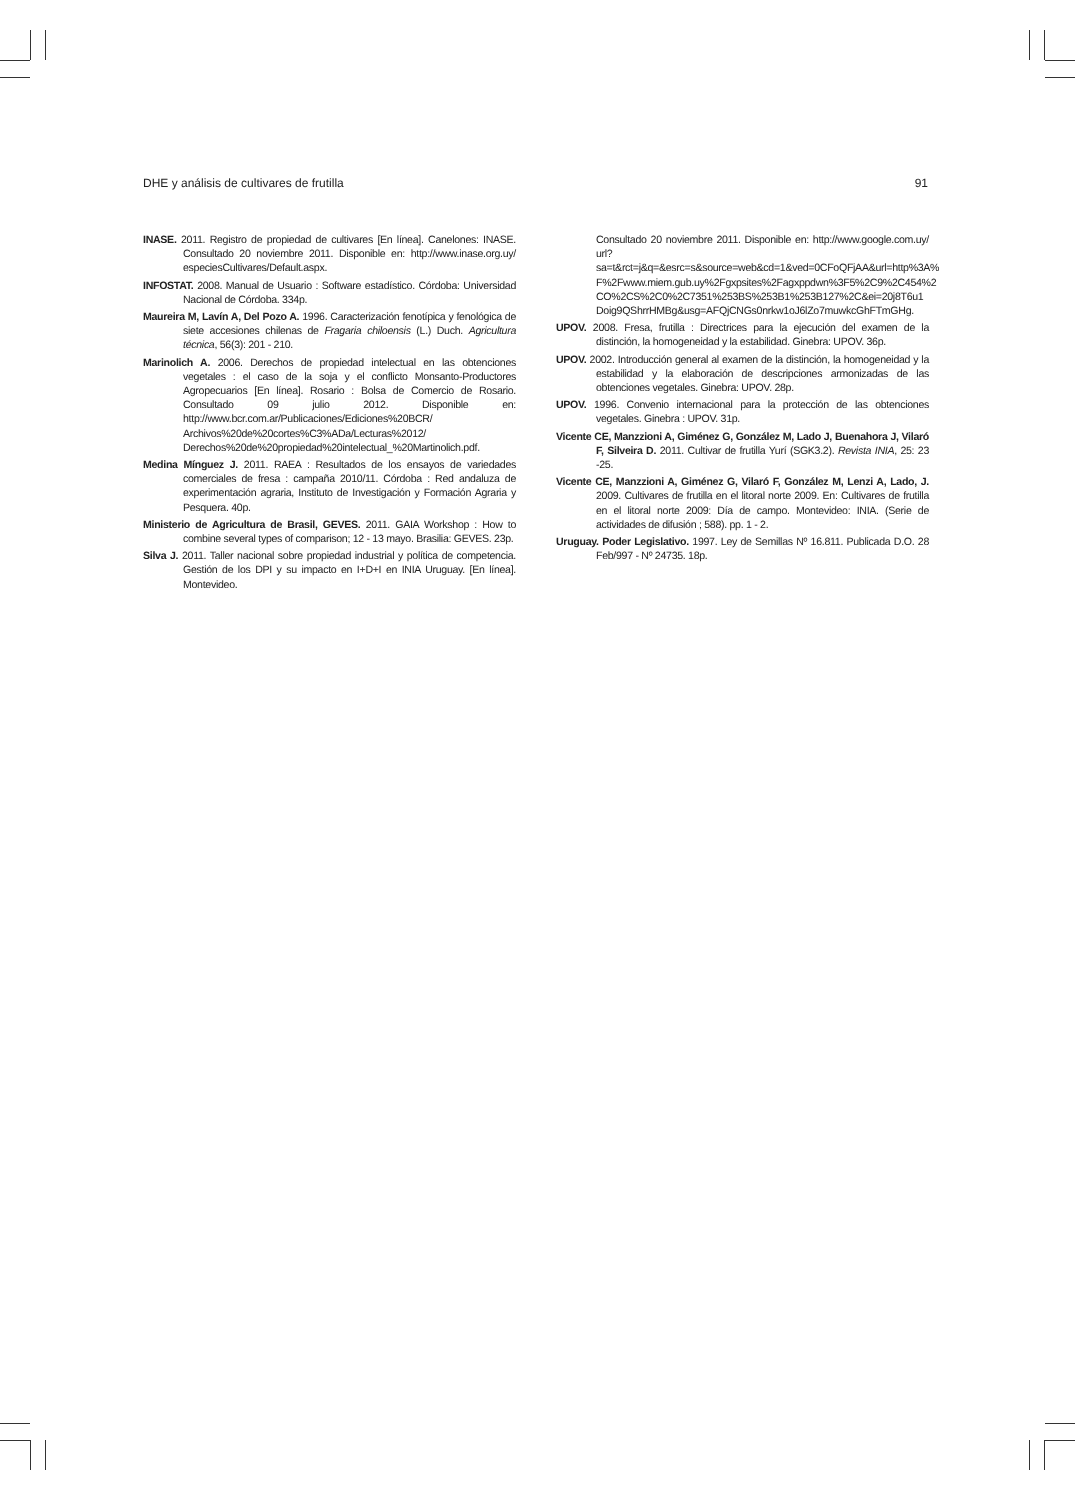DHE y análisis de cultivares de frutilla 91
INASE. 2011. Registro de propiedad de cultivares [En línea]. Canelones: INASE. Consultado 20 noviembre 2011. Disponible en: http://www.inase.org.uy/ especiesCultivares/Default.aspx.
INFOSTAT. 2008. Manual de Usuario : Software estadístico. Córdoba: Universidad Nacional de Córdoba. 334p.
Maureira M, Lavín A, Del Pozo A. 1996. Caracterización fenotípica y fenológica de siete accesiones chilenas de Fragaria chiloensis (L.) Duch. Agricultura técnica, 56(3): 201 - 210.
Marinolich A. 2006. Derechos de propiedad intelectual en las obtenciones vegetales : el caso de la soja y el conflicto Monsanto-Productores Agropecuarios [En línea]. Rosario : Bolsa de Comercio de Rosario. Consultado 09 julio 2012. Disponible en: http://www.bcr.com.ar/Publicaciones/Ediciones%20BCR/ Archivos%20de%20cortes%C3%ADa/Lecturas%2012/ Derechos%20de%20propiedad%20intelectual_%20Martinolich.pdf.
Medina Mínguez J. 2011. RAEA : Resultados de los ensayos de variedades comerciales de fresa : campaña 2010/11. Córdoba : Red andaluza de experimentación agraria, Instituto de Investigación y Formación Agraria y Pesquera. 40p.
Ministerio de Agricultura de Brasil, GEVES. 2011. GAIA Workshop : How to combine several types of comparison; 12 - 13 mayo. Brasilia: GEVES. 23p.
Silva J. 2011. Taller nacional sobre propiedad industrial y política de competencia. Gestión de los DPI y su impacto en I+D+I en INIA Uruguay. [En línea]. Montevideo.
Consultado 20 noviembre 2011. Disponible en: http://www.google.com.uy/ url?sa=t&rct=j&q=&esrc=s&source=web&cd=1&ved=0CFoQFjAA&url=http%3A% F%2Fwww.miem.gub.uy%2Fgxpsites%2Fagxppdwn%3F5%2C9%2C454%2 CO%2CS%2C0%2C7351%253BS%253B1%253B127%2C&ei=20j8T6u1 Doig9QShrrHMBg&usg=AFQjCNGs0nrkw1oJ6lZo7muwkcGhFTmGHg.
UPOV. 2008. Fresa, frutilla : Directrices para la ejecución del examen de la distinción, la homogeneidad y la estabilidad. Ginebra: UPOV. 36p.
UPOV. 2002. Introducción general al examen de la distinción, la homogeneidad y la estabilidad y la elaboración de descripciones armonizadas de las obtenciones vegetales. Ginebra: UPOV. 28p.
UPOV. 1996. Convenio internacional para la protección de las obtenciones vegetales. Ginebra : UPOV. 31p.
Vicente CE, Manzzioni A, Giménez G, González M, Lado J, Buenahora J, Vilaró F, Silveira D. 2011. Cultivar de frutilla Yurí (SGK3.2). Revista INIA, 25: 23 -25.
Vicente CE, Manzzioni A, Giménez G, Vilaró F, González M, Lenzi A, Lado, J. 2009. Cultivares de frutilla en el litoral norte 2009. En: Cultivares de frutilla en el litoral norte 2009: Día de campo. Montevideo: INIA. (Serie de actividades de difusión ; 588). pp. 1 - 2.
Uruguay. Poder Legislativo. 1997. Ley de Semillas Nº 16.811. Publicada D.O. 28 Feb/997 - Nº 24735. 18p.